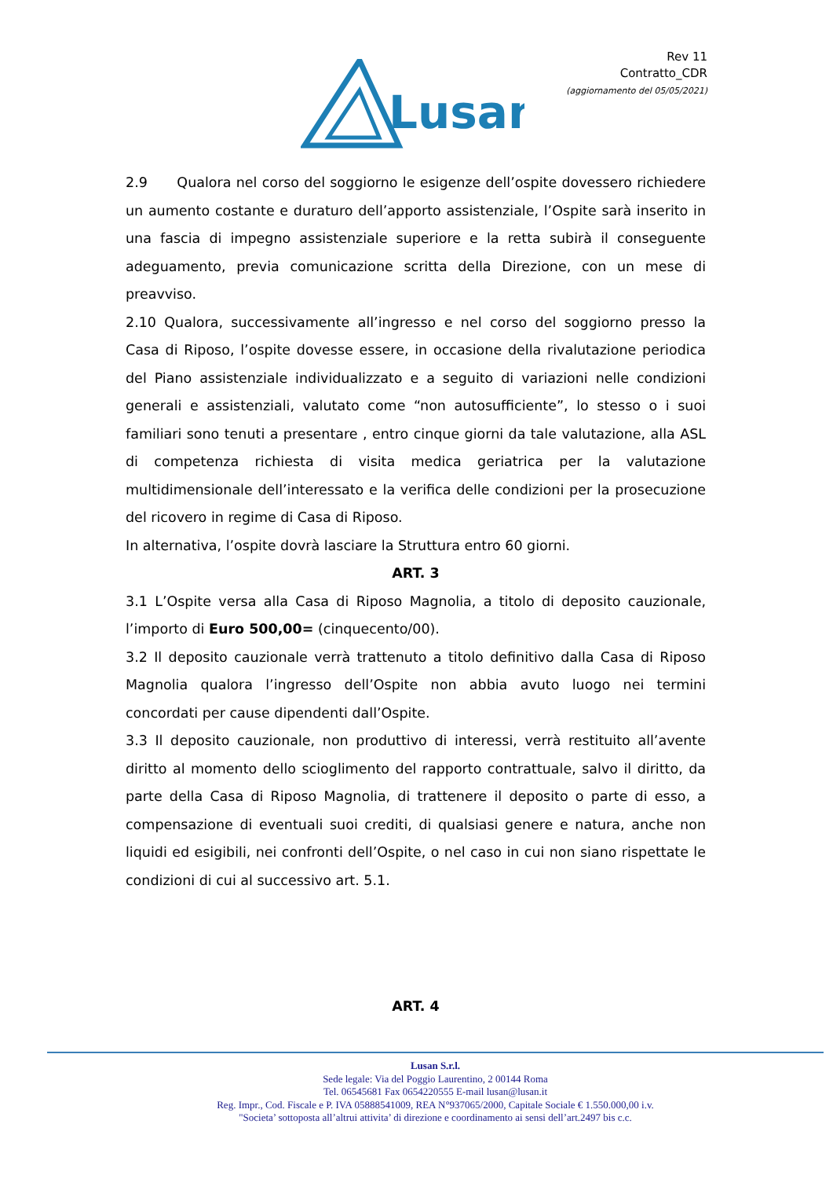Lusan
Rev 11
Contratto_CDR
(aggiornamento del 05/05/2021)
2.9 Qualora nel corso del soggiorno le esigenze dell’ospite dovessero richiedere un aumento costante e duraturo dell’apporto assistenziale, l’Ospite sarà inserito in una fascia di impegno assistenziale superiore e la retta subirà il conseguente adeguamento, previa comunicazione scritta della Direzione, con un mese di preavviso.
2.10 Qualora, successivamente all’ingresso e nel corso del soggiorno presso la Casa di Riposo, l’ospite dovesse essere, in occasione della rivalutazione periodica del Piano assistenziale individualizzato e a seguito di variazioni nelle condizioni generali e assistenziali, valutato come “non autosufficiente”, lo stesso o i suoi familiari sono tenuti a presentare , entro cinque giorni da tale valutazione, alla ASL di competenza richiesta di visita medica geriatrica per la valutazione multidimensionale dell’interessato e la verifica delle condizioni per la prosecuzione del ricovero in regime di Casa di Riposo.
In alternativa, l’ospite dovrà lasciare la Struttura entro 60 giorni.
ART. 3
3.1 L’Ospite versa alla Casa di Riposo Magnolia, a titolo di deposito cauzionale, l’importo di Euro 500,00= (cinquecento/00).
3.2 Il deposito cauzionale verrà trattenuto a titolo definitivo dalla Casa di Riposo Magnolia qualora l’ingresso dell’Ospite non abbia avuto luogo nei termini concordati per cause dipendenti dall’Ospite.
3.3 Il deposito cauzionale, non produttivo di interessi, verrà restituito all’avente diritto al momento dello scioglimento del rapporto contrattuale, salvo il diritto, da parte della Casa di Riposo Magnolia, di trattenere il deposito o parte di esso, a compensazione di eventuali suoi crediti, di qualsiasi genere e natura, anche non liquidi ed esigibili, nei confronti dell’Ospite, o nel caso in cui non siano rispettate le condizioni di cui al successivo art. 5.1.
ART. 4
Lusan S.r.l.
Sede legale: Via del Poggio Laurentino, 2 00144 Roma
Tel. 06545681 Fax 0654220555 E-mail lusan@lusan.it
Reg. Impr., Cod. Fiscale e P. IVA 05888541009, REA N°937065/2000, Capitale Sociale € 1.550.000,00 i.v.
"Societa’ sottoposta all’altrui attivita’ di direzione e coordinamento ai sensi dell’art.2497 bis c.c.